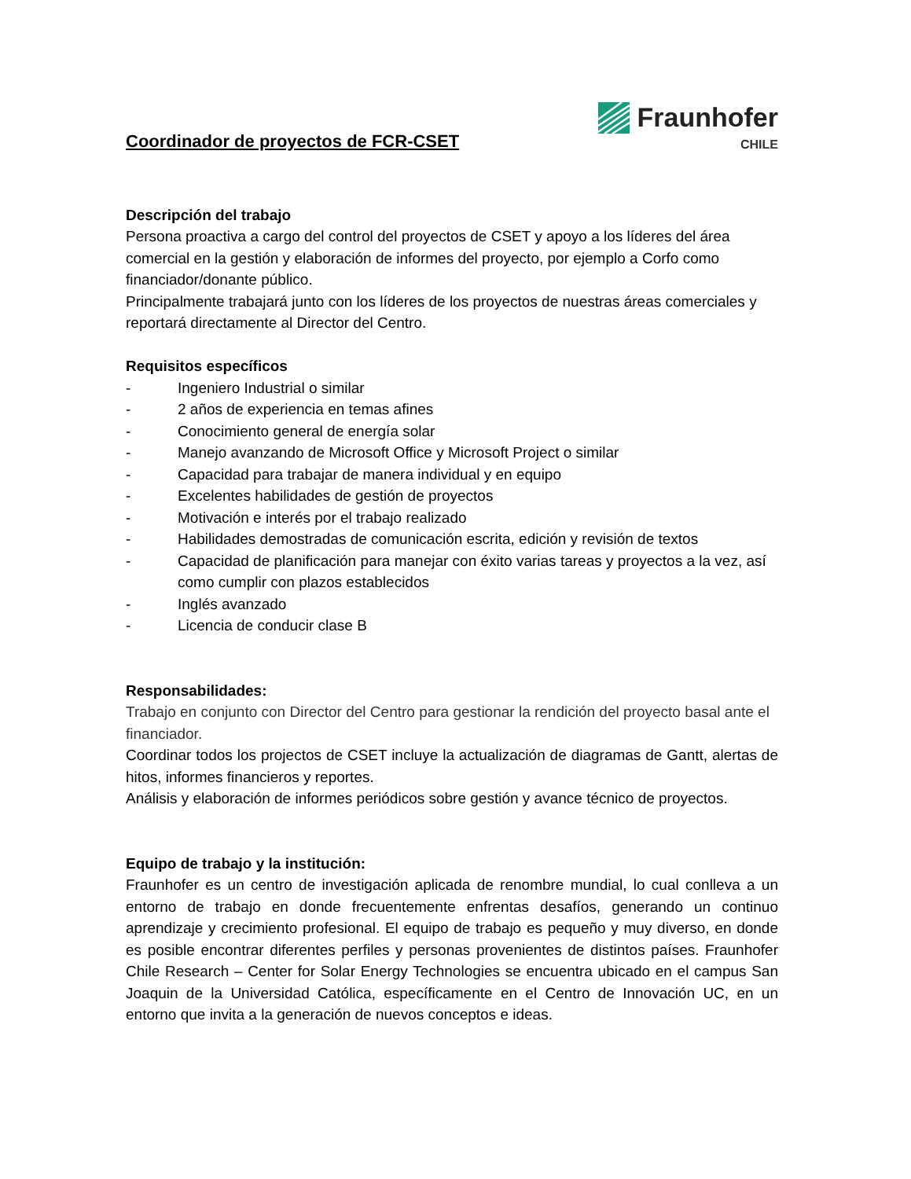Coordinador de proyectos de FCR-CSET
Fraunhofer
CHILE
Descripción del trabajo
Persona proactiva a cargo del control del proyectos de CSET y apoyo a los líderes del área comercial en la gestión y elaboración de informes del proyecto, por ejemplo a Corfo como financiador/donante público.
Principalmente trabajará junto con los líderes de los proyectos de nuestras áreas comerciales y reportará directamente al Director del Centro.
Requisitos específicos
- Ingeniero Industrial o similar
- 2 años de experiencia en temas afines
- Conocimiento general de energía solar
- Manejo avanzando de Microsoft Office y Microsoft Project o similar
- Capacidad para trabajar de manera individual y en equipo
- Excelentes habilidades de gestión de proyectos
- Motivación e interés por el trabajo realizado
- Habilidades demostradas de comunicación escrita, edición y revisión de textos
- Capacidad de planificación para manejar con éxito varias tareas y proyectos a la vez, así como cumplir con plazos establecidos
- Inglés avanzado
- Licencia de conducir clase B
Responsabilidades:
Trabajo en conjunto con Director del Centro para gestionar la rendición del proyecto basal ante el financiador.
Coordinar todos los projectos de CSET incluye la actualización de diagramas de Gantt, alertas de hitos, informes financieros y reportes.
Análisis y elaboración de informes periódicos sobre gestión y avance técnico de proyectos.
Equipo de trabajo y la institución:
Fraunhofer es un centro de investigación aplicada de renombre mundial, lo cual conlleva a un entorno de trabajo en donde frecuentemente enfrentas desafíos, generando un continuo aprendizaje y crecimiento profesional. El equipo de trabajo es pequeño y muy diverso, en donde es posible encontrar diferentes perfiles y personas provenientes de distintos países. Fraunhofer Chile Research – Center for Solar Energy Technologies se encuentra ubicado en el campus San Joaquin de la Universidad Católica, específicamente en el Centro de Innovación UC, en un entorno que invita a la generación de nuevos conceptos e ideas.